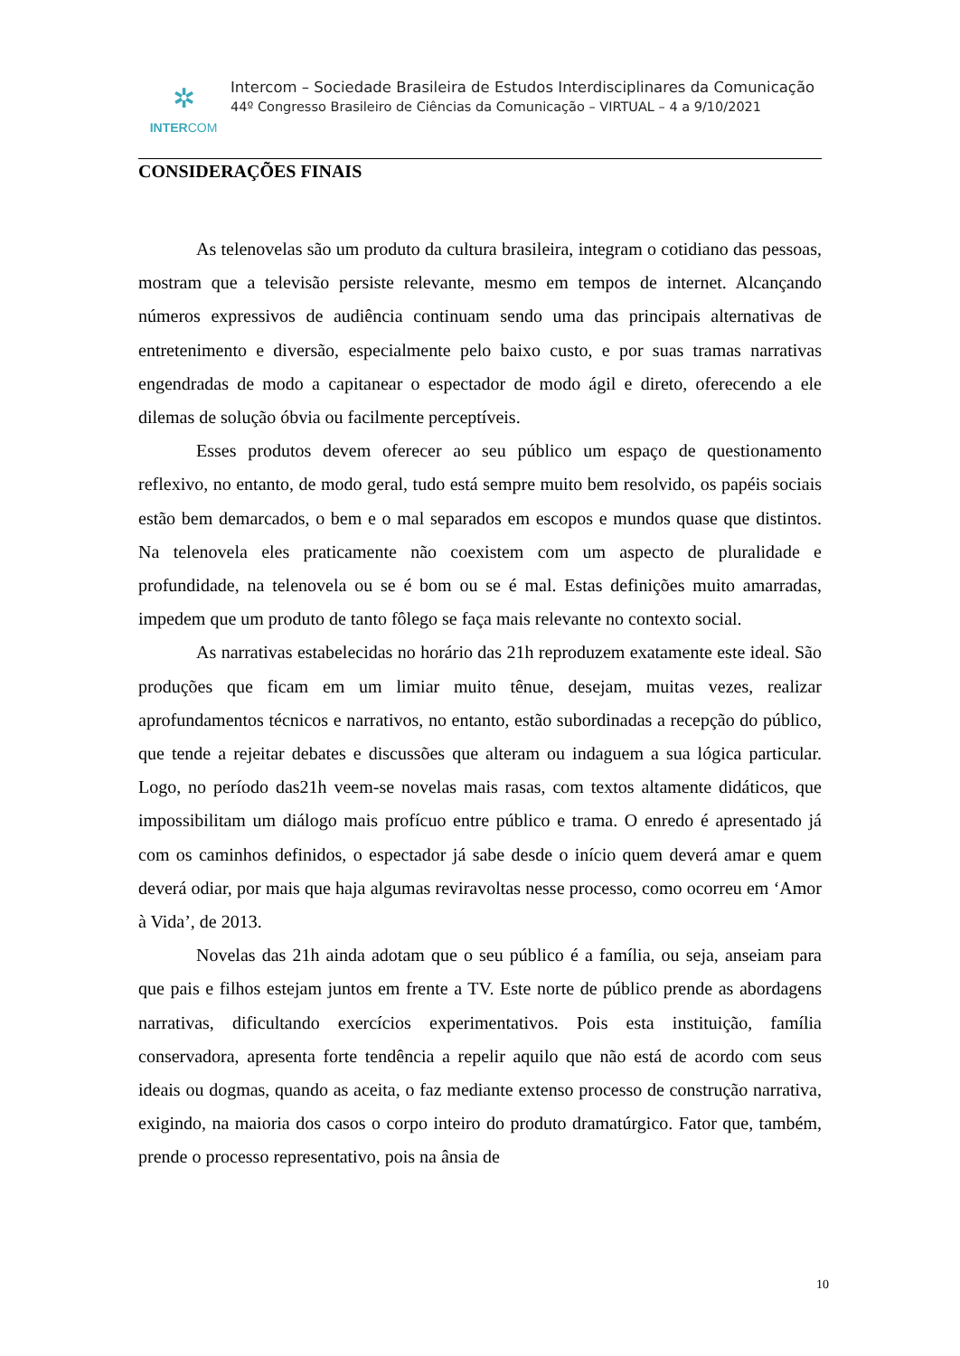✲
INTERCOM
Intercom – Sociedade Brasileira de Estudos Interdisciplinares da Comunicação
44º Congresso Brasileiro de Ciências da Comunicação – VIRTUAL – 4 a 9/10/2021
CONSIDERAÇÕES FINAIS
As telenovelas são um produto da cultura brasileira, integram o cotidiano das pessoas, mostram que a televisão persiste relevante, mesmo em tempos de internet. Alcançando números expressivos de audiência continuam sendo uma das principais alternativas de entretenimento e diversão, especialmente pelo baixo custo, e por suas tramas narrativas engendradas de modo a capitanear o espectador de modo ágil e direto, oferecendo a ele dilemas de solução óbvia ou facilmente perceptíveis.
Esses produtos devem oferecer ao seu público um espaço de questionamento reflexivo, no entanto, de modo geral, tudo está sempre muito bem resolvido, os papéis sociais estão bem demarcados, o bem e o mal separados em escopos e mundos quase que distintos. Na telenovela eles praticamente não coexistem com um aspecto de pluralidade e profundidade, na telenovela ou se é bom ou se é mal. Estas definições muito amarradas, impedem que um produto de tanto fôlego se faça mais relevante no contexto social.
As narrativas estabelecidas no horário das 21h reproduzem exatamente este ideal. São produções que ficam em um limiar muito tênue, desejam, muitas vezes, realizar aprofundamentos técnicos e narrativos, no entanto, estão subordinadas a recepção do público, que tende a rejeitar debates e discussões que alteram ou indaguem a sua lógica particular. Logo, no período das21h veem-se novelas mais rasas, com textos altamente didáticos, que impossibilitam um diálogo mais profícuo entre público e trama. O enredo é apresentado já com os caminhos definidos, o espectador já sabe desde o início quem deverá amar e quem deverá odiar, por mais que haja algumas reviravoltas nesse processo, como ocorreu em ‘Amor à Vida’, de 2013.
Novelas das 21h ainda adotam que o seu público é a família, ou seja, anseiam para que pais e filhos estejam juntos em frente a TV. Este norte de público prende as abordagens narrativas, dificultando exercícios experimentativos. Pois esta instituição, família conservadora, apresenta forte tendência a repelir aquilo que não está de acordo com seus ideais ou dogmas, quando as aceita, o faz mediante extenso processo de construção narrativa, exigindo, na maioria dos casos o corpo inteiro do produto dramatúrgico. Fator que, também, prende o processo representativo, pois na ânsia de
10